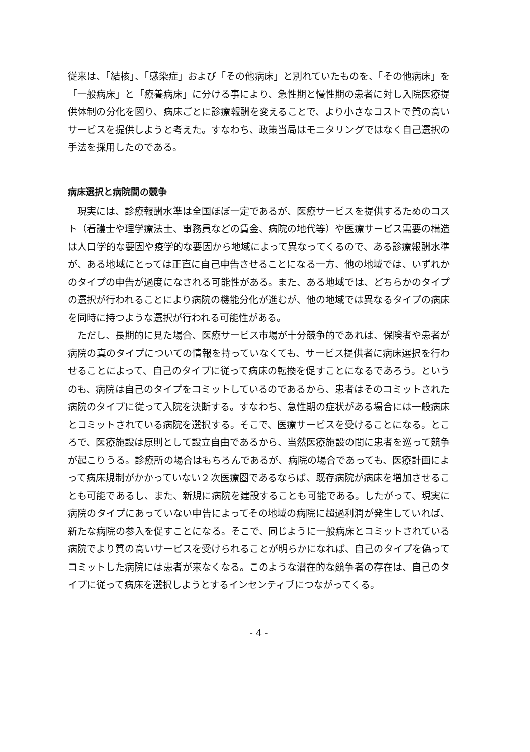従来は、「結核」、「感染症」および「その他病床」と別れていたものを、「その他病床」を「一般病床」と「療養病床」に分ける事により、急性期と慢性期の患者に対し入院医療提供体制の分化を図り、病床ごとに診療報酬を変えることで、より小さなコストで質の高いサービスを提供しようと考えた。すなわち、政策当局はモニタリングではなく自己選択の手法を採用したのである。
病床選択と病院間の競争
現実には、診療報酬水準は全国ほぼ一定であるが、医療サービスを提供するためのコスト（看護士や理学療法士、事務員などの賃金、病院の地代等）や医療サービス需要の構造は人口学的な要因や疫学的な要因から地域によって異なってくるので、ある診療報酬水準が、ある地域にとっては正直に自己申告させることになる一方、他の地域では、いずれかのタイプの申告が過度になされる可能性がある。また、ある地域では、どちらかのタイプの選択が行われることにより病院の機能分化が進むが、他の地域では異なるタイプの病床を同時に持つような選択が行われる可能性がある。
ただし、長期的に見た場合、医療サービス市場が十分競争的であれば、保険者や患者が病院の真のタイプについての情報を持っていなくても、サービス提供者に病床選択を行わせることによって、自己のタイプに従って病床の転換を促すことになるであろう。というのも、病院は自己のタイプをコミットしているのであるから、患者はそのコミットされた病院のタイプに従って入院を決断する。すなわち、急性期の症状がある場合には一般病床とコミットされている病院を選択する。そこで、医療サービスを受けることになる。ところで、医療施設は原則として設立自由であるから、当然医療施設の間に患者を巡って競争が起こりうる。診療所の場合はもちろんであるが、病院の場合であっても、医療計画によって病床規制がかかっていない２次医療圏であるならば、既存病院が病床を増加させることも可能であるし、また、新規に病院を建設することも可能である。したがって、現実に病院のタイプにあっていない申告によってその地域の病院に超過利潤が発生していれば、新たな病院の参入を促すことになる。そこで、同じように一般病床とコミットされている病院でより質の高いサービスを受けられることが明らかになれば、自己のタイプを偽ってコミットした病院には患者が来なくなる。このような潜在的な競争者の存在は、自己のタイプに従って病床を選択しようとするインセンティブにつながってくる。
- 4 -